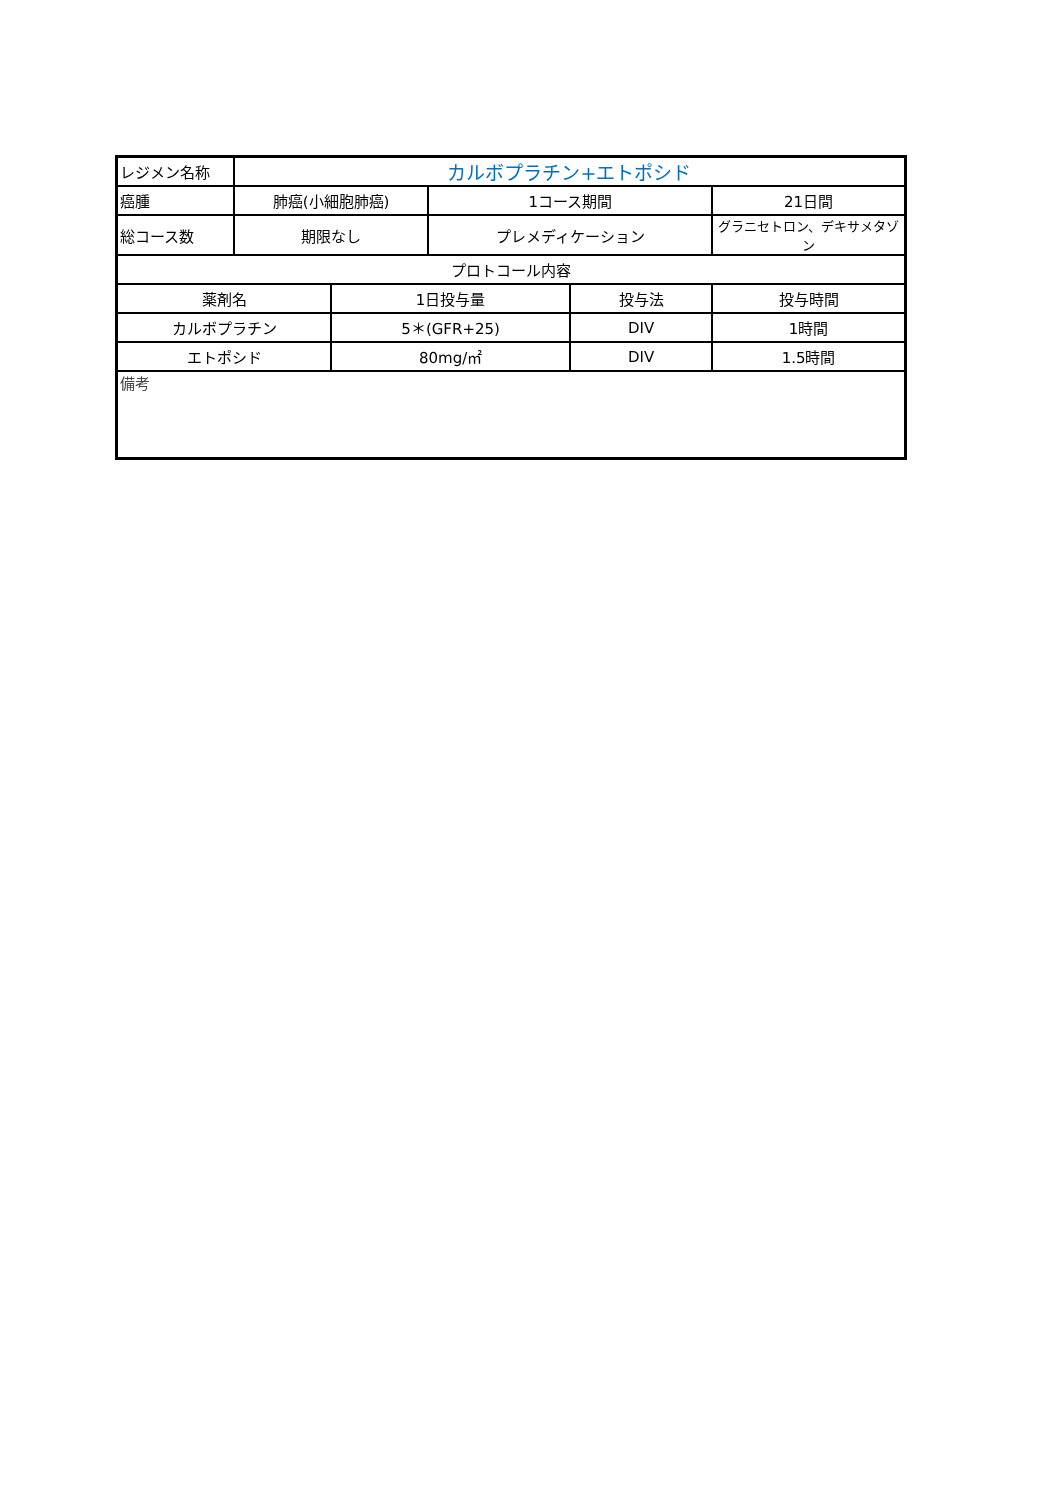| レジメン名称 | カルボプラチン+エトポシド | | | | |
| 癌腫 | 肺癌(小細胞肺癌) | | 1コース期間 | | 21日間 |
| 総コース数 | 期限なし | | プレメディケーション | | グラニセトロン、デキサメタゾン |
| プロトコール内容 | | | | | |
| 薬剤名 | | 1日投与量 | | 投与法 | 投与時間 |
| カルボプラチン | | 5＊(GFR+25) | | DIV | 1時間 |
| エトポシド | | 80mg/㎡ | | DIV | 1.5時間 |
| 備考 | | | | | |